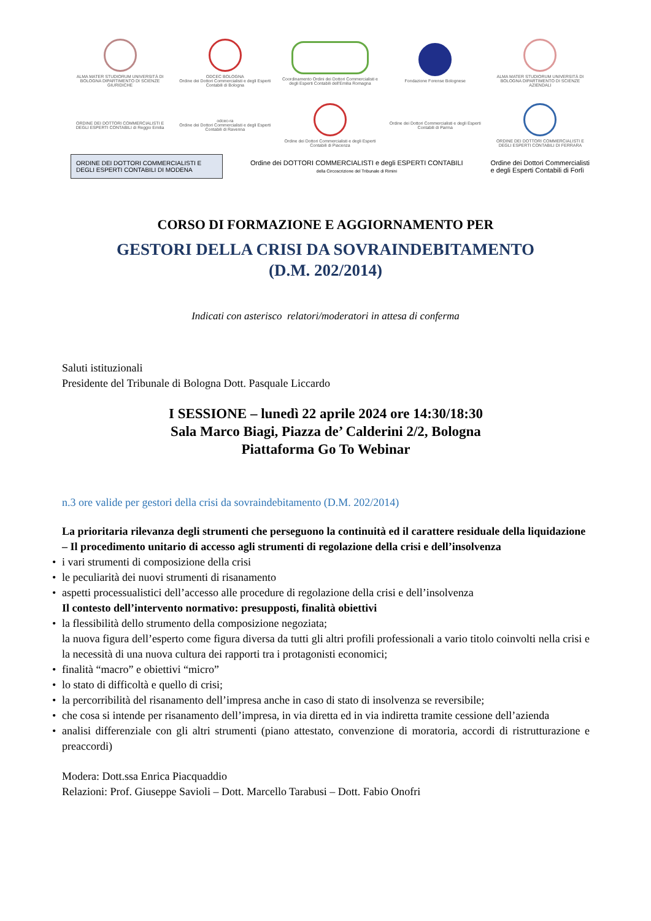ALMA MATER STUDIORUM UNIVERSITÀ DI BOLOGNA DIPARTIMENTO DI SCIENZE GIURIDICHE
ODCEC BOLOGNA
Ordine dei Dottori Commercialisti e degli Esperti Contabili di Bologna
Coordinamento Ordini dei Dottori Commercialisti e degli Esperti Contabili dell'Emilia Romagna
Fondazione Forense Bolognese
ALMA MATER STUDIORUM UNIVERSITÀ DI BOLOGNA DIPARTIMENTO DI SCIENZE AZIENDALI
ORDINE DEI DOTTORI COMMERCIALISTI E DEGLI ESPERTI CONTABILI di Reggio Emilia
odcec-ra
Ordine dei Dottori Commercialisti e degli Esperti Contabili di Ravenna
Ordine dei Dottori Commercialisti e degli Esperti Contabili di Piacenza
Ordine dei Dottori Commercialisti e degli Esperti Contabili di Parma
ORDINE DEI DOTTORI COMMERCIALISTI E DEGLI ESPERTI CONTABILI DI FERRARA
ORDINE DEI DOTTORI COMMERCIALISTI E DEGLI ESPERTI CONTABILI DI MODENA
Ordine dei DOTTORI COMMERCIALISTI e degli ESPERTI CONTABILI
della Circoscrizione del Tribunale di Rimini
Ordine dei Dottori Commercialisti
e degli Esperti Contabili di Forlì
CORSO DI FORMAZIONE E AGGIORNAMENTO PER
GESTORI DELLA CRISI DA SOVRAINDEBITAMENTO
(D.M. 202/2014)
Indicati con asterisco relatori/moderatori in attesa di conferma
Saluti istituzionali
Presidente del Tribunale di Bologna Dott. Pasquale Liccardo
I SESSIONE – lunedì 22 aprile 2024 ore 14:30/18:30
Sala Marco Biagi, Piazza de’ Calderini 2/2, Bologna
Piattaforma Go To Webinar
n.3 ore valide per gestori della crisi da sovraindebitamento (D.M. 202/2014)
La prioritaria rilevanza degli strumenti che perseguono la continuità ed il carattere residuale della liquidazione – Il procedimento unitario di accesso agli strumenti di regolazione della crisi e dell’insolvenza
• i vari strumenti di composizione della crisi
• le peculiarità dei nuovi strumenti di risanamento
• aspetti processualistici dell’accesso alle procedure di regolazione della crisi e dell’insolvenza
Il contesto dell’intervento normativo: presupposti, finalità obiettivi
• la flessibilità dello strumento della composizione negoziata;
la nuova figura dell’esperto come figura diversa da tutti gli altri profili professionali a vario titolo coinvolti nella crisi e la necessità di una nuova cultura dei rapporti tra i protagonisti economici;
• finalità “macro” e obiettivi “micro”
• lo stato di difficoltà e quello di crisi;
• la percorribilità del risanamento dell’impresa anche in caso di stato di insolvenza se reversibile;
• che cosa si intende per risanamento dell’impresa, in via diretta ed in via indiretta tramite cessione dell’azienda
• analisi differenziale con gli altri strumenti (piano attestato, convenzione di moratoria, accordi di ristrutturazione e preaccordi)
Modera: Dott.ssa Enrica Piacquaddio
Relazioni: Prof. Giuseppe Savioli – Dott. Marcello Tarabusi – Dott. Fabio Onofri